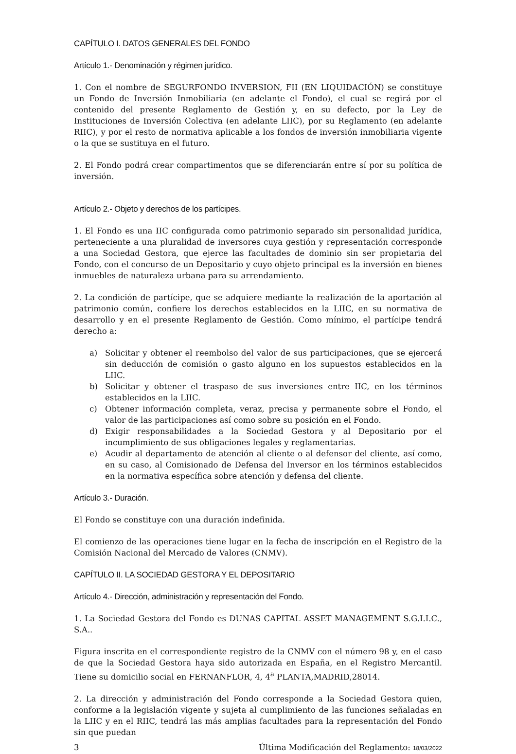CAPÍTULO I. DATOS GENERALES DEL FONDO
Artículo 1.- Denominación y régimen jurídico.
1. Con el nombre de SEGURFONDO INVERSION, FII (EN LIQUIDACIÓN) se constituye un Fondo de Inversión Inmobiliaria (en adelante el Fondo), el cual se regirá por el contenido del presente Reglamento de Gestión y, en su defecto, por la Ley de Instituciones de Inversión Colectiva (en adelante LIIC), por su Reglamento (en adelante RIIC), y por el resto de normativa aplicable a los fondos de inversión inmobiliaria vigente o la que se sustituya en el futuro.
2. El Fondo podrá crear compartimentos que se diferenciarán entre sí por su política de inversión.
Artículo 2.- Objeto y derechos de los partícipes.
1. El Fondo es una IIC configurada como patrimonio separado sin personalidad jurídica, perteneciente a una pluralidad de inversores cuya gestión y representación corresponde a una Sociedad Gestora, que ejerce las facultades de dominio sin ser propietaria del Fondo, con el concurso de un Depositario y cuyo objeto principal es la inversión en bienes inmuebles de naturaleza urbana para su arrendamiento.
2. La condición de partícipe, que se adquiere mediante la realización de la aportación al patrimonio común, confiere los derechos establecidos en la LIIC, en su normativa de desarrollo y en el presente Reglamento de Gestión. Como mínimo, el partícipe tendrá derecho a:
a) Solicitar y obtener el reembolso del valor de sus participaciones, que se ejercerá sin deducción de comisión o gasto alguno en los supuestos establecidos en la LIIC.
b) Solicitar y obtener el traspaso de sus inversiones entre IIC, en los términos establecidos en la LIIC.
c) Obtener información completa, veraz, precisa y permanente sobre el Fondo, el valor de las participaciones así como sobre su posición en el Fondo.
d) Exigir responsabilidades a la Sociedad Gestora y al Depositario por el incumplimiento de sus obligaciones legales y reglamentarias.
e) Acudir al departamento de atención al cliente o al defensor del cliente, así como, en su caso, al Comisionado de Defensa del Inversor en los términos establecidos en la normativa específica sobre atención y defensa del cliente.
Artículo 3.- Duración.
El Fondo se constituye con una duración indefinida.
El comienzo de las operaciones tiene lugar en la fecha de inscripción en el Registro de la Comisión Nacional del Mercado de Valores (CNMV).
CAPÍTULO II. LA SOCIEDAD GESTORA Y EL DEPOSITARIO
Artículo 4.- Dirección, administración y representación del Fondo.
1. La Sociedad Gestora del Fondo es DUNAS CAPITAL ASSET MANAGEMENT S.G.I.I.C., S.A..
Figura inscrita en el correspondiente registro de la CNMV con el número 98 y, en el caso de que la Sociedad Gestora haya sido autorizada en España, en el Registro Mercantil. Tiene su domicilio social en FERNANFLOR, 4, 4<sup>a</sup> PLANTA,MADRID,28014.
2. La dirección y administración del Fondo corresponde a la Sociedad Gestora quien, conforme a la legislación vigente y sujeta al cumplimiento de las funciones señaladas en la LIIC y en el RIIC, tendrá las más amplias facultades para la representación del Fondo sin que puedan
3 Última Modificación del Reglamento: 18/03/2022